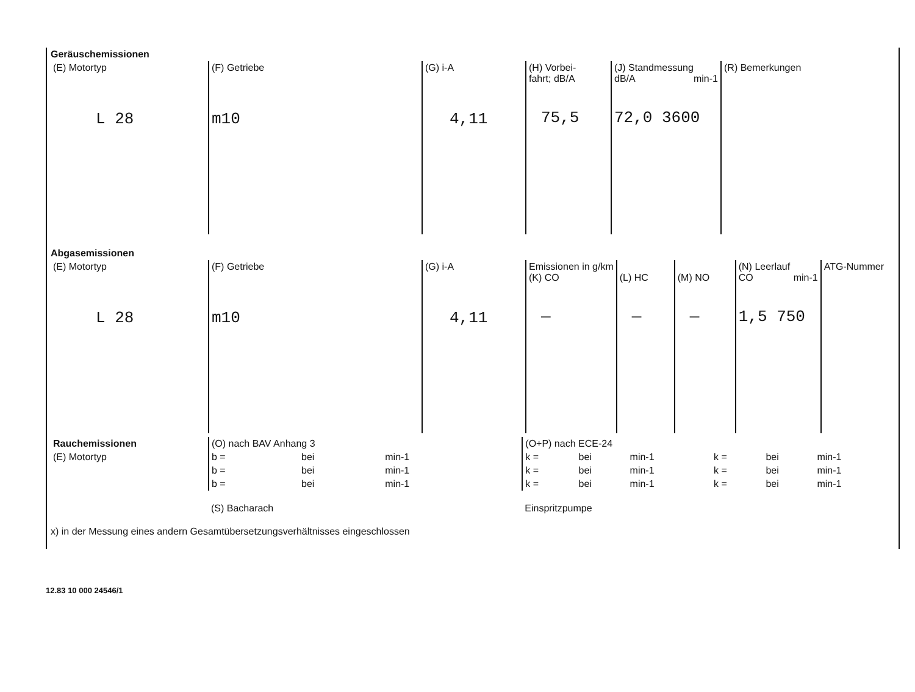Geräuschemissionen
| (E) Motortyp L 28 | (F) Getriebe m10 | (G) i-A 4,11 | (H) Vorbei- fahrt; dB/A 75,5 | (J) Standmessung dB/A min-1 72,0 3600 | (R) Bemerkungen |
Abgasemissionen
| (E) Motortyp L 28 | (F) Getriebe m10 | (G) i-A 4,11 | Emissionen in g/km (K) CO — | (L) HC — | (M) NO — | (N) Leerlauf CO min-1 1,5 750 | ATG-Nummer |
| Rauchemissionen | (O) nach BAV Anhang 3 | | | (O+P) nach ECE-24 | | | | | |
| (E) Motortyp | b = | bei | min-1 | k = | bei | min-1 | k = | bei | min-1 |
| | b = | bei | min-1 | k = | bei | min-1 | k = | bei | min-1 |
| | b = | bei | min-1 | k = | bei | min-1 | k = | bei | min-1 |
| | (S) Bacharach | | | Einspritzpumpe | | | | | |
x) in der Messung eines andern Gesamtübersetzungsverhältnisses eingeschlossen
12.83 10 000 24546/1